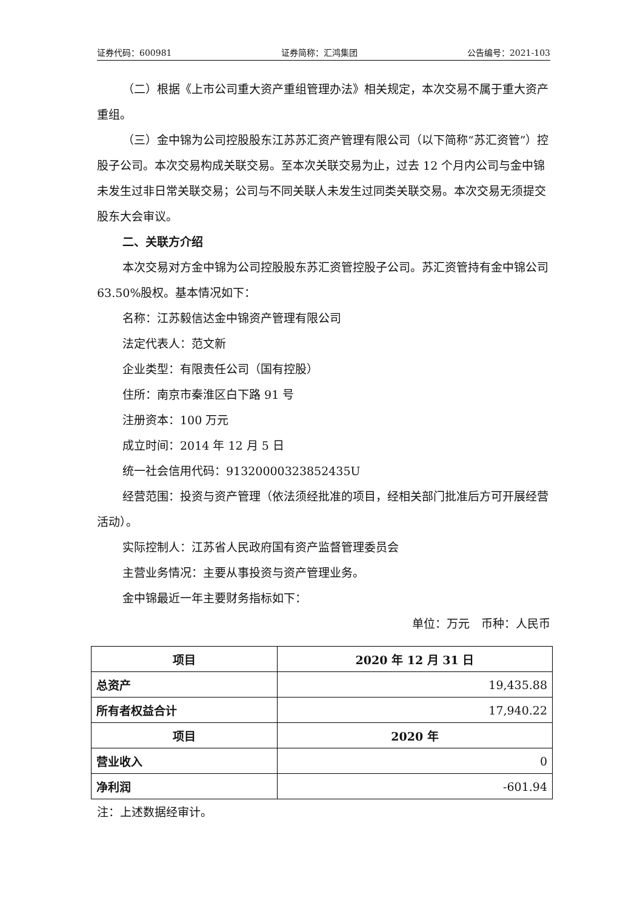证券代码：600981 证券简称：汇鸿集团 公告编号：2021-103
（二）根据《上市公司重大资产重组管理办法》相关规定，本次交易不属于重大资产重组。
（三）金中锦为公司控股股东江苏苏汇资产管理有限公司（以下简称“苏汇资管”）控股子公司。本次交易构成关联交易。至本次关联交易为止，过去 12 个月内公司与金中锦未发生过非日常关联交易；公司与不同关联人未发生过同类关联交易。本次交易无须提交股东大会审议。
二、关联方介绍
本次交易对方金中锦为公司控股股东苏汇资管控股子公司。苏汇资管持有金中锦公司 63.50%股权。基本情况如下：
名称：江苏毅信达金中锦资产管理有限公司
法定代表人：范文新
企业类型：有限责任公司（国有控股）
住所：南京市秦淮区白下路 91 号
注册资本：100 万元
成立时间：2014 年 12 月 5 日
统一社会信用代码：91320000323852435U
经营范围：投资与资产管理（依法须经批准的项目，经相关部门批准后方可开展经营活动）。
实际控制人：江苏省人民政府国有资产监督管理委员会
主营业务情况：主要从事投资与资产管理业务。
金中锦最近一年主要财务指标如下：
单位：万元　币种：人民币
| 项目 | 2020 年 12 月 31 日 |
| --- | --- |
| 总资产 | 19,435.88 |
| 所有者权益合计 | 17,940.22 |
| 项目 | 2020 年 |
| 营业收入 | 0 |
| 净利润 | -601.94 |
注：上述数据经审计。